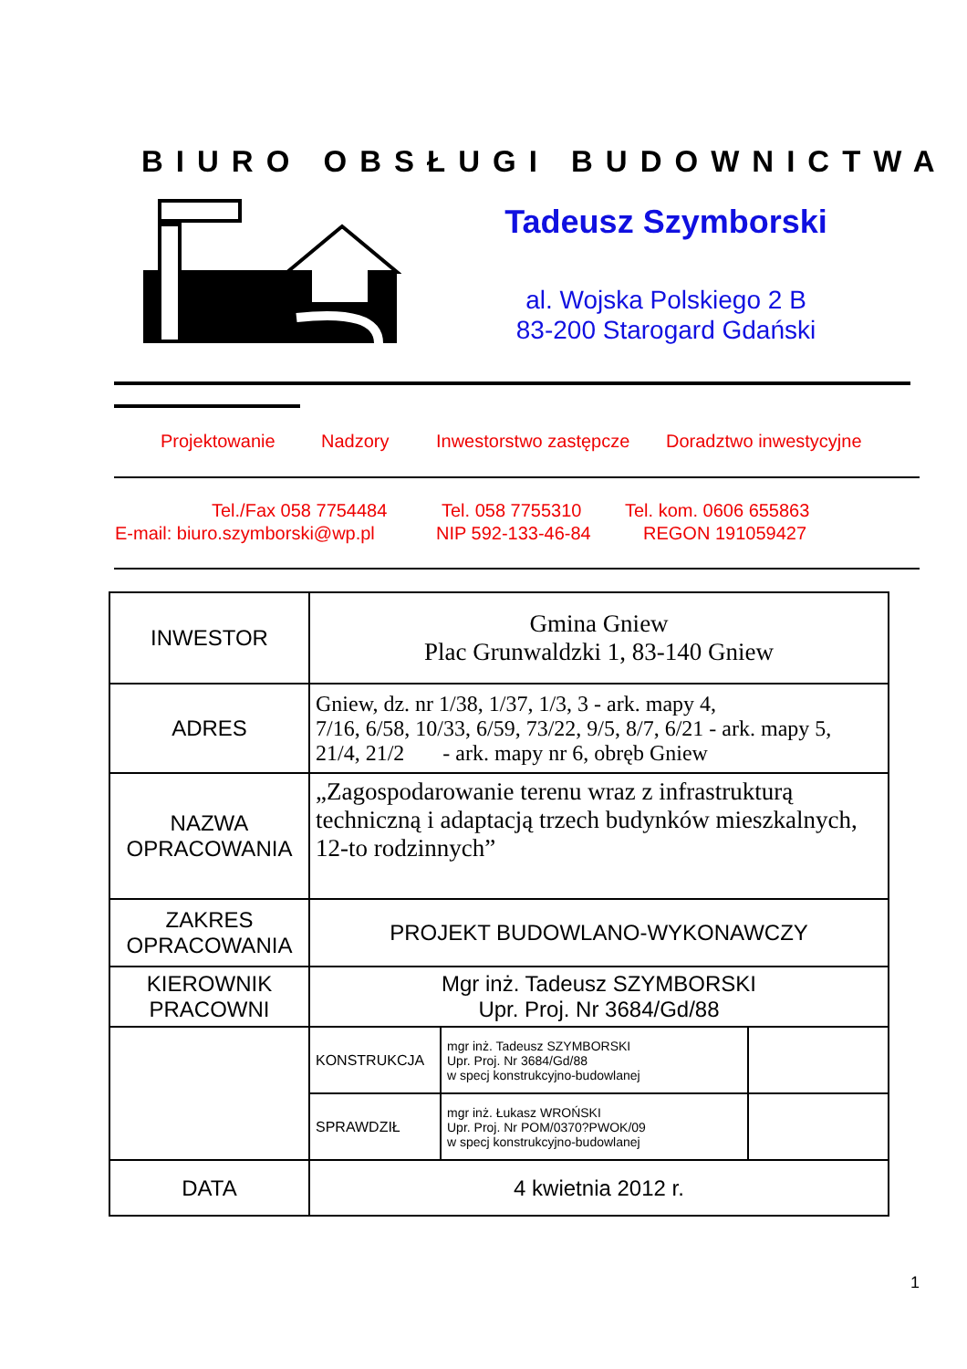BIURO OBSŁUGI BUDOWNICTWA
Tadeusz Szymborski
al. Wojska Polskiego 2 B
83-200 Starogard Gdański
Projektowanie Nadzory Inwestorstwo zastępcze Doradztwo inwestycyjne
Tel./Fax 058 7754484 Tel. 058 7755310 Tel. kom. 0606 655863
E-mail: biuro.szymborski@wp.pl NIP 592-133-46-84 REGON 191059427
| INWESTOR | Gmina Gniew Plac Grunwaldzki 1, 83-140 Gniew | | |
| ADRES | Gniew, dz. nr 1/38, 1/37, 1/3, 3 - ark. mapy 4, 7/16, 6/58, 10/33, 6/59, 73/22, 9/5, 8/7, 6/21 - ark. mapy 5, 21/4, 21/2 - ark. mapy nr 6, obręb Gniew | | |
| NAZWA OPRACOWANIA | „Zagospodarowanie terenu wraz z infrastrukturą techniczną i adaptacją trzech budynków mieszkalnych, 12-to rodzinnych” | | |
| ZAKRES OPRACOWANIA | PROJEKT BUDOWLANO-WYKONAWCZY | | |
| KIEROWNIK PRACOWNI | Mgr inż. Tadeusz SZYMBORSKI Upr. Proj. Nr 3684/Gd/88 | | |
| | KONSTRUKCJA | mgr inż. Tadeusz SZYMBORSKI Upr. Proj. Nr 3684/Gd/88 w specj konstrukcyjno-budowlanej | |
| | SPRAWDZIŁ | mgr inż. Łukasz WROŃSKI Upr. Proj. Nr POM/0370?PWOK/09 w specj konstrukcyjno-budowlanej | |
| DATA | 4 kwietnia 2012 r. | | |
1